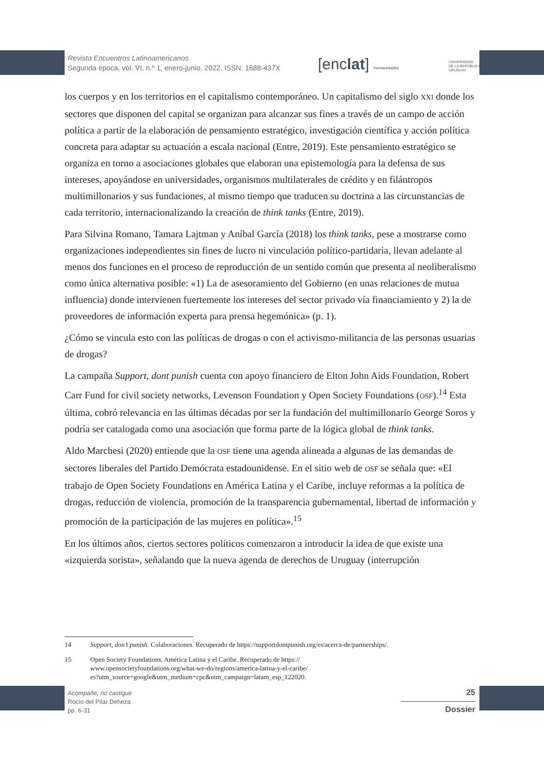Revista Encuentros Latinoamericanos
Segunda época, vol. VI, n.º 1, enero-junio, 2022, ISSN: 1688-437X
[enclat] Humanidades
UNIVERSIDAD
DE LA REPÚBLICA
URUGUAY
los cuerpos y en los territorios en el capitalismo contemporáneo. Un capitalismo del siglo XXI donde los sectores que disponen del capital se organizan para alcanzar sus fines a través de un campo de acción política a partir de la elaboración de pensamiento estratégico, investigación científica y acción política concreta para adaptar su actuación a escala nacional (Entre, 2019). Este pensamiento estratégico se organiza en torno a asociaciones globales que elaboran una epistemología para la defensa de sus intereses, apoyándose en universidades, organismos multilaterales de crédito y en filántropos multimillonarios y sus fundaciones, al mismo tiempo que traducen su doctrina a las circunstancias de cada territorio, internacionalizando la creación de think tanks (Entre, 2019).
Para Silvina Romano, Tamara Lajtman y Aníbal García (2018) los think tanks, pese a mostrarse como organizaciones independientes sin fines de lucro ni vinculación político-partidaria, llevan adelante al menos dos funciones en el proceso de reproducción de un sentido común que presenta al neoliberalismo como única alternativa posible: «1) La de asesoramiento del Gobierno (en unas relaciones de mutua influencia) donde intervienen fuertemente los intereses del sector privado vía financiamiento y 2) la de proveedores de información experta para prensa hegemónica» (p. 1).
¿Cómo se vincula esto con las políticas de drogas o con el activismo-militancia de las personas usuarias de drogas?
La campaña Support, dont punish cuenta con apoyo financiero de Elton John Aids Foundation, Robert Carr Fund for civil society networks, Levenson Foundation y Open Society Foundations (OSF).<sup>14</sup> Esta última, cobró relevancia en las últimas décadas por ser la fundación del multimillonario George Soros y podría ser catalogada como una asociación que forma parte de la lógica global de think tanks.
Aldo Marchesi (2020) entiende que la OSF tiene una agenda alineada a algunas de las demandas de sectores liberales del Partido Demócrata estadounidense. En el sitio web de OSF se señala que: «El trabajo de Open Society Foundations en América Latina y el Caribe, incluye reformas a la política de drogas, reducción de violencia, promoción de la transparencia gubernamental, libertad de información y promoción de la participación de las mujeres en política».<sup>15</sup>
En los últimos años, ciertos sectores políticos comenzaron a introducir la idea de que existe una «izquierda sorista», señalando que la nueva agenda de derechos de Uruguay (interrupción
14 Support, don’t punish. Colaboraciones. Recuperado de https://supportdontpunish.org/es/acerca-de/partnerships/.
15 Open Society Foundations. América Latina y el Caribe. Recuperado de https://
www.opensocietyfoundations.org/what-we-do/regions/america-latina-y-el-caribe/
es?utm_source=google&utm_medium=cpc&utm_campaign=latam_esp_122020.
Acompañe, no castigue
Rocío del Pilar Deheza
pp. 6-31
25
Dossier